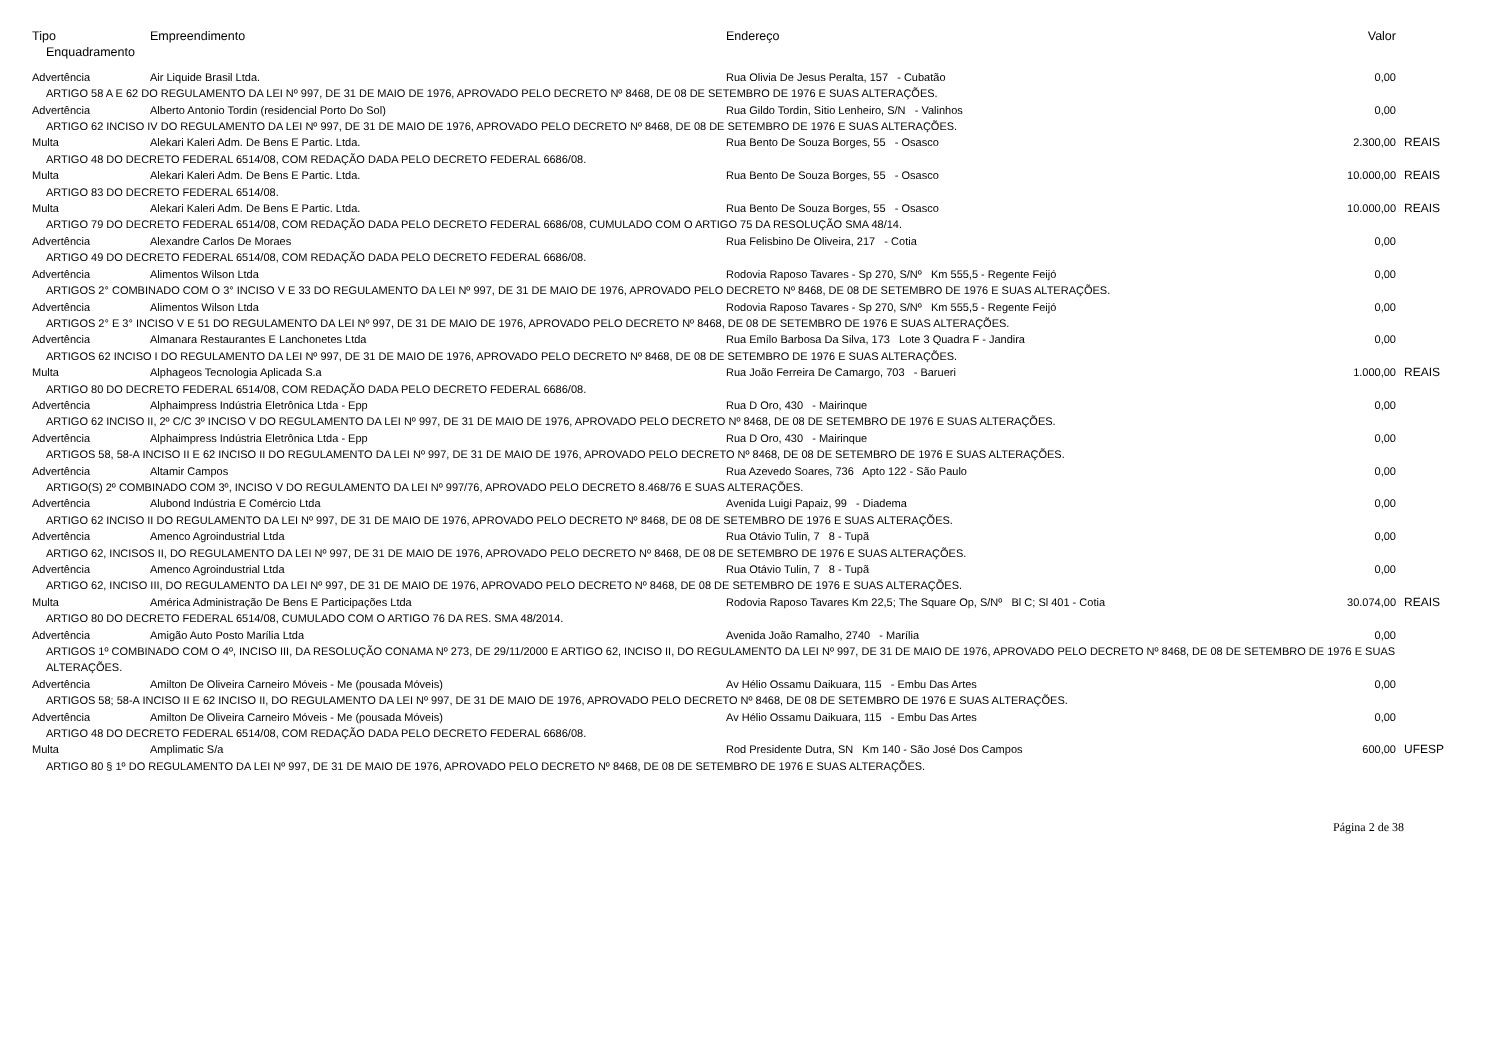| Tipo | Empreendimento | Endereço | Valor | |
| --- | --- | --- | --- | --- |
| Enquadramento | | | | |
| Advertência | Air Liquide Brasil Ltda. | Rua Olivia De Jesus Peralta, 157 - Cubatão | 0,00 | |
| ARTIGO 58 A E 62 DO REGULAMENTO DA LEI Nº 997, DE 31 DE MAIO DE 1976, APROVADO PELO DECRETO Nº 8468, DE 08 DE SETEMBRO DE 1976 E SUAS ALTERAÇÕES. | | | | |
| Advertência | Alberto Antonio Tordin (residencial Porto Do Sol) | Rua Gildo Tordin, Sitio Lenheiro, S/N - Valinhos | 0,00 | |
| ARTIGO 62 INCISO IV DO REGULAMENTO DA LEI Nº 997, DE 31 DE MAIO DE 1976, APROVADO PELO DECRETO Nº 8468, DE 08 DE SETEMBRO DE 1976 E SUAS ALTERAÇÕES. | | | | |
| Multa | Alekari Kaleri Adm. De Bens E Partic. Ltda. | Rua Bento De Souza Borges, 55 - Osasco | 2.300,00 | REAIS |
| ARTIGO 48 DO DECRETO FEDERAL 6514/08, COM REDAÇÃO DADA PELO DECRETO FEDERAL 6686/08. | | | | |
| Multa | Alekari Kaleri Adm. De Bens E Partic. Ltda. | Rua Bento De Souza Borges, 55 - Osasco | 10.000,00 | REAIS |
| ARTIGO 83 DO DECRETO FEDERAL 6514/08. | | | | |
| Multa | Alekari Kaleri Adm. De Bens E Partic. Ltda. | Rua Bento De Souza Borges, 55 - Osasco | 10.000,00 | REAIS |
| ARTIGO 79 DO DECRETO FEDERAL 6514/08, COM REDAÇÃO DADA PELO DECRETO FEDERAL 6686/08, CUMULADO COM O ARTIGO 75 DA RESOLUÇÃO SMA 48/14. | | | | |
| Advertência | Alexandre Carlos De Moraes | Rua Felisbino De Oliveira, 217 - Cotia | 0,00 | |
| ARTIGO 49 DO DECRETO FEDERAL 6514/08, COM REDAÇÃO DADA PELO DECRETO FEDERAL 6686/08. | | | | |
| Advertência | Alimentos Wilson Ltda | Rodovia Raposo Tavares - Sp 270, S/Nº Km 555,5 - Regente Feijó | 0,00 | |
| ARTIGOS 2° COMBINADO COM O 3° INCISO V E 33 DO REGULAMENTO DA LEI Nº 997, DE 31 DE MAIO DE 1976, APROVADO PELO DECRETO Nº 8468, DE 08 DE SETEMBRO DE 1976 E SUAS ALTERAÇÕES. | | | | |
| Advertência | Alimentos Wilson Ltda | Rodovia Raposo Tavares - Sp 270, S/Nº Km 555,5 - Regente Feijó | 0,00 | |
| ARTIGOS 2° E 3° INCISO V E 51 DO REGULAMENTO DA LEI Nº 997, DE 31 DE MAIO DE 1976, APROVADO PELO DECRETO Nº 8468, DE 08 DE SETEMBRO DE 1976 E SUAS ALTERAÇÕES. | | | | |
| Advertência | Almanara Restaurantes E Lanchonetes Ltda | Rua Emílo Barbosa Da Silva, 173 Lote 3 Quadra F - Jandira | 0,00 | |
| ARTIGOS 62 INCISO I DO REGULAMENTO DA LEI Nº 997, DE 31 DE MAIO DE 1976, APROVADO PELO DECRETO Nº 8468, DE 08 DE SETEMBRO DE 1976 E SUAS ALTERAÇÕES. | | | | |
| Multa | Alphageos Tecnologia Aplicada S.a | Rua João Ferreira De Camargo, 703 - Barueri | 1.000,00 | REAIS |
| ARTIGO 80 DO DECRETO FEDERAL 6514/08, COM REDAÇÃO DADA PELO DECRETO FEDERAL 6686/08. | | | | |
| Advertência | Alphaimpress Indústria Eletrônica Ltda - Epp | Rua D Oro, 430 - Mairinque | 0,00 | |
| ARTIGO 62 INCISO II, 2º C/C 3º INCISO V DO REGULAMENTO DA LEI Nº 997, DE 31 DE MAIO DE 1976, APROVADO PELO DECRETO Nº 8468, DE 08 DE SETEMBRO DE 1976 E SUAS ALTERAÇÕES. | | | | |
| Advertência | Alphaimpress Indústria Eletrônica Ltda - Epp | Rua D Oro, 430 - Mairinque | 0,00 | |
| ARTIGOS 58, 58-A INCISO II E 62 INCISO II DO REGULAMENTO DA LEI Nº 997, DE 31 DE MAIO DE 1976, APROVADO PELO DECRETO Nº 8468, DE 08 DE SETEMBRO DE 1976 E SUAS ALTERAÇÕES. | | | | |
| Advertência | Altamir Campos | Rua Azevedo Soares, 736 Apto 122 - São Paulo | 0,00 | |
| ARTIGO(S) 2º COMBINADO COM 3º, INCISO V DO REGULAMENTO DA LEI Nº 997/76, APROVADO PELO DECRETO 8.468/76 E SUAS ALTERAÇÕES. | | | | |
| Advertência | Alubond Indústria E Comércio Ltda | Avenida Luigi Papaiz, 99 - Diadema | 0,00 | |
| ARTIGO 62 INCISO II DO REGULAMENTO DA LEI Nº 997, DE 31 DE MAIO DE 1976, APROVADO PELO DECRETO Nº 8468, DE 08 DE SETEMBRO DE 1976 E SUAS ALTERAÇÕES. | | | | |
| Advertência | Amenco Agroindustrial Ltda | Rua Otávio Tulin, 7 8 - Tupã | 0,00 | |
| ARTIGO 62, INCISOS II, DO REGULAMENTO DA LEI Nº 997, DE 31 DE MAIO DE 1976, APROVADO PELO DECRETO Nº 8468, DE 08 DE SETEMBRO DE 1976 E SUAS ALTERAÇÕES. | | | | |
| Advertência | Amenco Agroindustrial Ltda | Rua Otávio Tulin, 7 8 - Tupã | 0,00 | |
| ARTIGO 62, INCISO III, DO REGULAMENTO DA LEI Nº 997, DE 31 DE MAIO DE 1976, APROVADO PELO DECRETO Nº 8468, DE 08 DE SETEMBRO DE 1976 E SUAS ALTERAÇÕES. | | | | |
| Multa | América Administração De Bens E Participações Ltda | Rodovia Raposo Tavares Km 22,5; The Square Op, S/Nº Bl C; Sl 401 - Cotia | 30.074,00 | REAIS |
| ARTIGO 80 DO DECRETO FEDERAL 6514/08, CUMULADO COM O ARTIGO 76 DA RES. SMA 48/2014. | | | | |
| Advertência | Amigão Auto Posto Marília Ltda | Avenida João Ramalho, 2740 - Marília | 0,00 | |
| ARTIGOS 1º COMBINADO COM O 4º, INCISO III, DA RESOLUÇÃO CONAMA Nº 273, DE 29/11/2000 E ARTIGO 62, INCISO II, DO REGULAMENTO DA LEI Nº 997, DE 31 DE MAIO DE 1976, APROVADO PELO DECRETO Nº 8468, DE 08 DE SETEMBRO DE 1976 E SUAS ALTERAÇÕES. | | | | |
| Advertência | Amilton De Oliveira Carneiro Móveis - Me (pousada Móveis) | Av Hélio Ossamu Daikuara, 115 - Embu Das Artes | 0,00 | |
| ARTIGOS 58; 58-A INCISO II E 62 INCISO II, DO REGULAMENTO DA LEI Nº 997, DE 31 DE MAIO DE 1976, APROVADO PELO DECRETO Nº 8468, DE 08 DE SETEMBRO DE 1976 E SUAS ALTERAÇÕES. | | | | |
| Advertência | Amilton De Oliveira Carneiro Móveis - Me (pousada Móveis) | Av Hélio Ossamu Daikuara, 115 - Embu Das Artes | 0,00 | |
| ARTIGO 48 DO DECRETO FEDERAL 6514/08, COM REDAÇÃO DADA PELO DECRETO FEDERAL 6686/08. | | | | |
| Multa | Amplimatic S/a | Rod Presidente Dutra, SN Km 140 - São José Dos Campos | 600,00 | UFESP |
| ARTIGO 80 § 1º DO REGULAMENTO DA LEI Nº 997, DE 31 DE MAIO DE 1976, APROVADO PELO DECRETO Nº 8468, DE 08 DE SETEMBRO DE 1976 E SUAS ALTERAÇÕES. | | | | |
Página 2 de 38